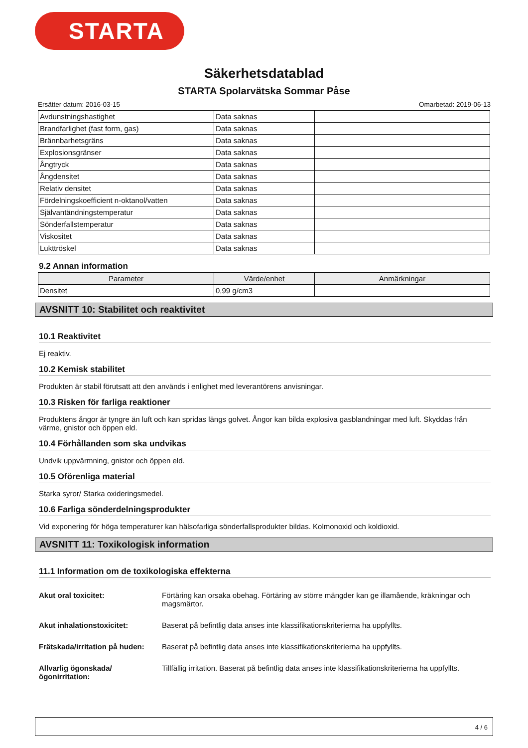STARTA
Säkerhetsdatablad
STARTA Spolarvätska Sommar Påse
Ersätter datum: 2016-03-15 Omarbetad: 2019-06-13
| Avdunstningshastighet | Data saknas | |
| Brandfarlighet (fast form, gas) | Data saknas | |
| Brännbarhetsgräns | Data saknas | |
| Explosionsgränser | Data saknas | |
| Ångtryck | Data saknas | |
| Ångdensitet | Data saknas | |
| Relativ densitet | Data saknas | |
| Fördelningskoefficient n-oktanol/vatten | Data saknas | |
| Självantändningstemperatur | Data saknas | |
| Sönderfallstemperatur | Data saknas | |
| Viskositet | Data saknas | |
| Lukttröskel | Data saknas | |
9.2 Annan information
| Parameter | Värde/enhet | Anmärkningar |
| --- | --- | --- |
| Densitet | 0,99 g/cm3 | |
AVSNITT 10: Stabilitet och reaktivitet
10.1 Reaktivitet
Ej reaktiv.
10.2 Kemisk stabilitet
Produkten är stabil förutsatt att den används i enlighet med leverantörens anvisningar.
10.3 Risken för farliga reaktioner
Produktens ångor är tyngre än luft och kan spridas längs golvet. Ångor kan bilda explosiva gasblandningar med luft. Skyddas från värme, gnistor och öppen eld.
10.4 Förhållanden som ska undvikas
Undvik uppvärmning, gnistor och öppen eld.
10.5 Oförenliga material
Starka syror/ Starka oxideringsmedel.
10.6 Farliga sönderdelningsprodukter
Vid exponering för höga temperaturer kan hälsofarliga sönderfallsprodukter bildas. Kolmonoxid och koldioxid.
AVSNITT 11: Toxikologisk information
11.1 Information om de toxikologiska effekterna
Akut oral toxicitet: Förtäring kan orsaka obehag. Förtäring av större mängder kan ge illamående, kräkningar och magsmärtor.
Akut inhalationstoxicitet: Baserat på befintlig data anses inte klassifikationskriterierna ha uppfyllts.
Frätskada/irritation på huden: Baserat på befintlig data anses inte klassifikationskriterierna ha uppfyllts.
Allvarlig ögonskada/ögonirritation: Tillfällig irritation. Baserat på befintlig data anses inte klassifikationskriterierna ha uppfyllts.
4 / 6